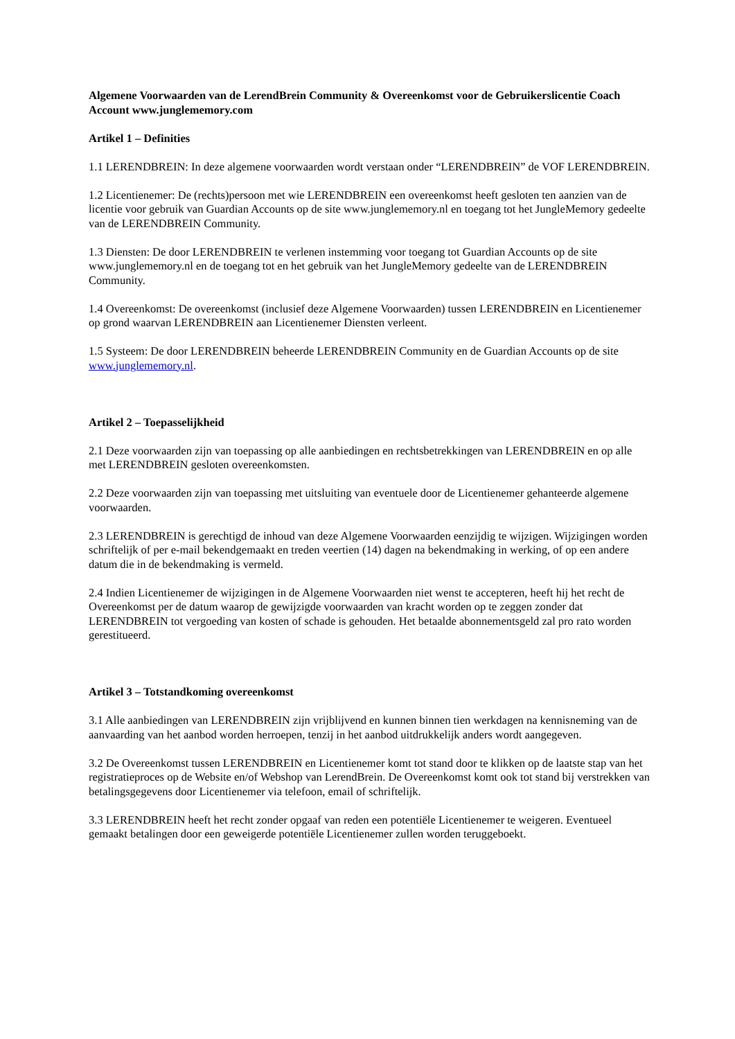Algemene Voorwaarden van de LerendBrein Community & Overeenkomst voor de Gebruikerslicentie Coach Account www.junglememory.com
Artikel 1 – Definities
1.1 LERENDBREIN: In deze algemene voorwaarden wordt verstaan onder “LERENDBREIN” de VOF LERENDBREIN.
1.2 Licentienemer: De (rechts)persoon met wie LERENDBREIN een overeenkomst heeft gesloten ten aanzien van de licentie voor gebruik van Guardian Accounts op de site www.junglememory.nl en toegang tot het JungleMemory gedeelte van de LERENDBREIN Community.
1.3 Diensten: De door LERENDBREIN te verlenen instemming voor toegang tot Guardian Accounts op de site www.junglememory.nl en de toegang tot en het gebruik van het JungleMemory gedeelte van de LERENDBREIN Community.
1.4 Overeenkomst: De overeenkomst (inclusief deze Algemene Voorwaarden) tussen LERENDBREIN en Licentienemer op grond waarvan LERENDBREIN aan Licentienemer Diensten verleent.
1.5 Systeem: De door LERENDBREIN beheerde LERENDBREIN Community en de Guardian Accounts op de site www.junglememory.nl.
Artikel 2 – Toepasselijkheid
2.1 Deze voorwaarden zijn van toepassing op alle aanbiedingen en rechtsbetrekkingen van LERENDBREIN en op alle met LERENDBREIN gesloten overeenkomsten.
2.2 Deze voorwaarden zijn van toepassing met uitsluiting van eventuele door de Licentienemer gehanteerde algemene voorwaarden.
2.3 LERENDBREIN is gerechtigd de inhoud van deze Algemene Voorwaarden eenzijdig te wijzigen. Wijzigingen worden schriftelijk of per e-mail bekendgemaakt en treden veertien (14) dagen na bekendmaking in werking, of op een andere datum die in de bekendmaking is vermeld.
2.4 Indien Licentienemer de wijzigingen in de Algemene Voorwaarden niet wenst te accepteren, heeft hij het recht de Overeenkomst per de datum waarop de gewijzigde voorwaarden van kracht worden op te zeggen zonder dat LERENDBREIN tot vergoeding van kosten of schade is gehouden. Het betaalde abonnementsgeld zal pro rato worden gerestitueerd.
Artikel 3 – Totstandkoming overeenkomst
3.1 Alle aanbiedingen van LERENDBREIN zijn vrijblijvend en kunnen binnen tien werkdagen na kennisneming van de aanvaarding van het aanbod worden herroepen, tenzij in het aanbod uitdrukkelijk anders wordt aangegeven.
3.2 De Overeenkomst tussen LERENDBREIN en Licentienemer komt tot stand door te klikken op de laatste stap van het registratieproces op de Website en/of Webshop van LerendBrein. De Overeenkomst komt ook tot stand bij verstrekken van betalingsgegevens door Licentienemer via telefoon, email of schriftelijk.
3.3 LERENDBREIN heeft het recht zonder opgaaf van reden een potentiële Licentienemer te weigeren. Eventueel gemaakt betalingen door een geweigerde potentiële Licentienemer zullen worden teruggeboekt.